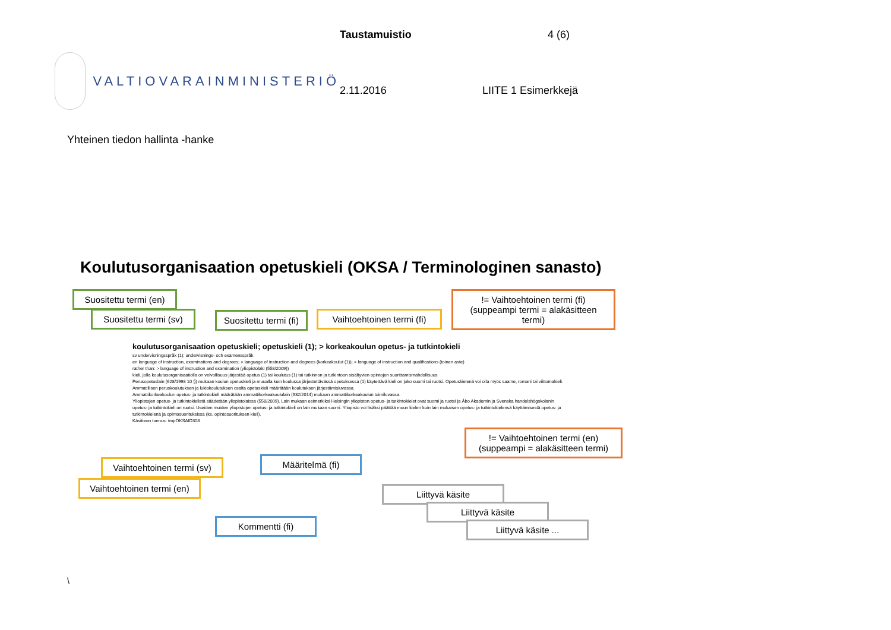VALTIOVARAINMINISTERIÖ
Taustamuistio 4 (6) 2.11.2016 LIITE 1 Esimerkkejä
Yhteinen tiedon hallinta -hanke
Koulutusorganisaation opetuskieli (OKSA / Terminologinen sanasto)
Suositettu termi (en)
Suositettu termi (sv)
Suositettu termi (fi)
Vaihtoehtoinen termi (fi)
!= Vaihtoehtoinen termi (fi) (suppeampi termi = alakäsitteen termi)
koulutusorganisaation opetuskieli; opetuskieli (1); > korkeakoulun opetus- ja tutkintokieli
sv undervisningsspråk (1); undervisnings- och examensspråk
en language of instruction, examinations and degrees; > language of instruction and degrees (korkeakoulut (1)); > language of instruction and qualifications (toinen aste)
rather than: > language of instruction and examination (yliopistolaki (558/2009))
kieli, jolla koulutusorganisaatiolla on velvollisuus järjestää opetus (1) tai koulutus (1) tai tutkinnon ja tutkintoon sisältyvien opintojen suorittamismahdollisuus
Perusopetuslain (628/1998 10 §) mukaan koulun opetuskieli ja muualla kuin koulussa järjestettävässä opetuksessa (1) käytettävä kieli on joko suomi tai ruotsi. Opetuskielenä voi olla myös saame, romani tai viittomakieli.
Ammatillisen peruskoulutuksen ja lukiokoulutuksen osalta opetuskieli määrätään koulutuksen järjestämisluvassa.
Ammattikorkeakoulun opetus- ja tutkintokieli määrätään ammattikorkeakoululain (932/2014) mukaan ammattikorkeakoulun toimiluvassa.
Yliopistojen opetus- ja tutkintokielistä säädetään yliopistolaissa (558/2009). Lain mukaan esimerkiksi Helsingin yliopiston opetus- ja tutkintokielet ovat suomi ja ruotsi ja Åbo Akademin ja Svenska handelshögskolanin opetus- ja tutkintokieli on ruotsi. Useiden muiden yliopistojen opetus- ja tutkintokieli on lain mukaan suomi. Yliopisto voi lisäksi päättää muun kielen kuin lain mukaisen opetus- ja tutkintokielensä käyttämisestä opetus- ja tutkintokielenä ja opintosuorituksissa (ks. opintosuorituksen kieli).
Käsitteen tunnus: tmpOKSAID308
!= Vaihtoehtoinen termi (en) (suppeampi = alakäsitteen termi)
Vaihtoehtoinen termi (sv)
Vaihtoehtoinen termi (en)
Määritelmä (fi)
Kommentti (fi)
Liittyvä käsite
Liittyvä käsite
Liittyvä käsite ...
\